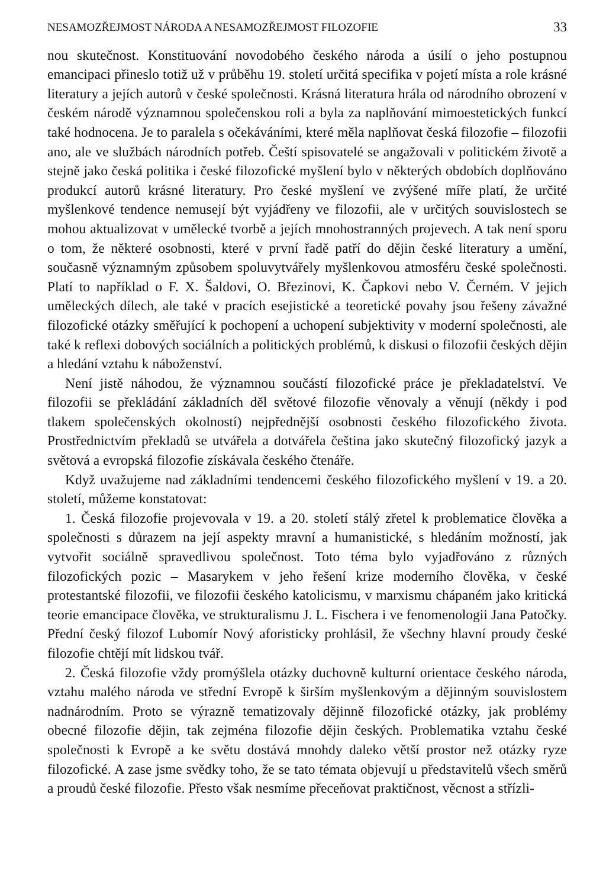NESAMOZŘEJMOST NÁRODA A NESAMOZŘEJMOST FILOZOFIE 33
nou skutečnost. Konstituování novodobého českého národa a úsilí o jeho postupnou emancipaci přineslo totiž už v průběhu 19. století určitá specifika v pojetí místa a role krásné literatury a jejích autorů v české společnosti. Krásná literatura hrála od národního obrození v českém národě významnou společenskou roli a byla za naplňování mimoestetických funkcí také hodnocena. Je to paralela s očekáváními, které měla naplňovat česká filozofie – filozofii ano, ale ve službách národních potřeb. Čeští spisovatelé se angažovali v politickém životě a stejně jako česká politika i české filozofické myšlení bylo v některých obdobích doplňováno produkcí autorů krásné literatury. Pro české myšlení ve zvýšené míře platí, že určité myšlenkové tendence nemusejí být vyjádřeny ve filozofii, ale v určitých souvislostech se mohou aktualizovat v umělecké tvorbě a jejích mnohostranných projevech. A tak není sporu o tom, že některé osobnosti, které v první řadě patří do dějin české literatury a umění, současně významným způsobem spoluvytvářely myšlenkovou atmosféru české společnosti. Platí to například o F. X. Šaldovi, O. Březinovi, K. Čapkovi nebo V. Černém. V jejich uměleckých dílech, ale také v pracích esejistické a teoretické povahy jsou řešeny závažné filozofické otázky směřující k pochopení a uchopení subjektivity v moderní společnosti, ale také k reflexi dobových sociálních a politických problémů, k diskusi o filozofii českých dějin a hledání vztahu k náboženství.
Není jistě náhodou, že významnou součástí filozofické práce je překladatelství. Ve filozofii se překládání základních děl světové filozofie věnovaly a věnují (někdy i pod tlakem společenských okolností) nejpřednější osobnosti českého filozofického života. Prostřednictvím překladů se utvářela a dotvářela čeština jako skutečný filozofický jazyk a světová a evropská filozofie získávala českého čtenáře.
Když uvažujeme nad základními tendencemi českého filozofického myšlení v 19. a 20. století, můžeme konstatovat:
1. Česká filozofie projevovala v 19. a 20. století stálý zřetel k problematice člověka a společnosti s důrazem na její aspekty mravní a humanistické, s hledáním možností, jak vytvořit sociálně spravedlivou společnost. Toto téma bylo vyjadřováno z různých filozofických pozic – Masarykem v jeho řešení krize moderního člověka, v české protestantské filozofii, ve filozofii českého katolicismu, v marxismu chápaném jako kritická teorie emancipace člověka, ve strukturalismu J. L. Fischera i ve fenomenologii Jana Patočky. Přední český filozof Lubomír Nový aforisticky prohlásil, že všechny hlavní proudy české filozofie chtějí mít lidskou tvář.
2. Česká filozofie vždy promýšlela otázky duchovně kulturní orientace českého národa, vztahu malého národa ve střední Evropě k širším myšlenkovým a dějinným souvislostem nadnárodním. Proto se výrazně tematizovaly dějinně filozofické otázky, jak problémy obecné filozofie dějin, tak zejména filozofie dějin českých. Problematika vztahu české společnosti k Evropě a ke světu dostává mnohdy daleko větší prostor než otázky ryze filozofické. A zase jsme svědky toho, že se tato témata objevují u představitelů všech směrů a proudů české filozofie. Přesto však nesmíme přeceňovat praktičnost, věcnost a střízli-